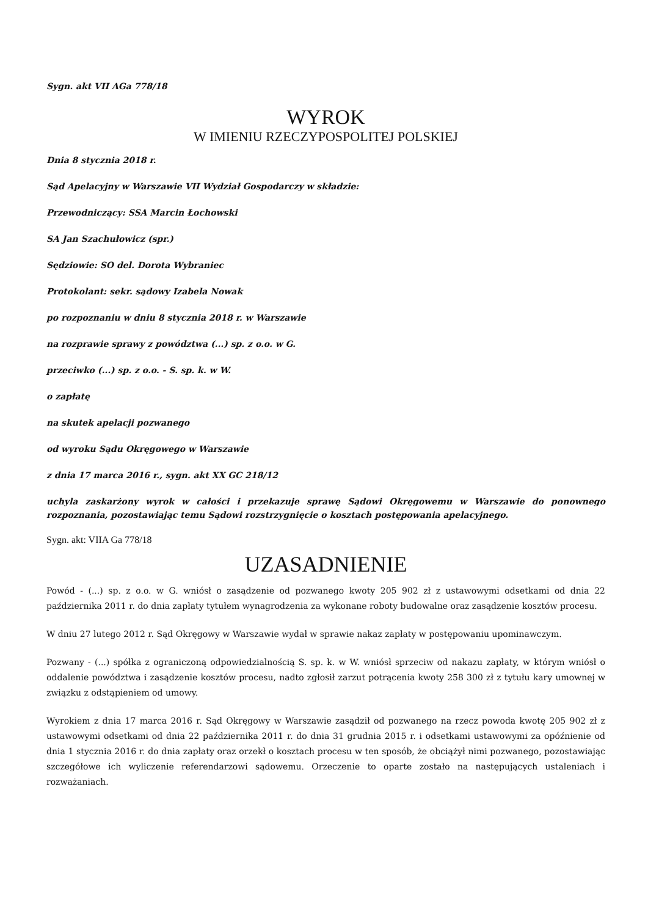Sygn. akt VII AGa 778/18
WYROK
W IMIENIU RZECZYPOSPOLITEJ POLSKIEJ
Dnia 8 stycznia 2018 r.
Sąd Apelacyjny w Warszawie VII Wydział Gospodarczy w składzie:
Przewodniczący: SSA Marcin Łochowski
SA Jan Szachułowicz (spr.)
Sędziowie: SO del. Dorota Wybraniec
Protokolant: sekr. sądowy Izabela Nowak
po rozpoznaniu w dniu 8 stycznia 2018 r. w Warszawie
na rozprawie sprawy z powództwa (...) sp. z o.o. w G.
przeciwko (...) sp. z o.o. - S. sp. k. w W.
o zapłatę
na skutek apelacji pozwanego
od wyroku Sądu Okręgowego w Warszawie
z dnia 17 marca 2016 r., sygn. akt XX GC 218/12
uchyla zaskarżony wyrok w całości i przekazuje sprawę Sądowi Okręgowemu w Warszawie do ponownego rozpoznania, pozostawiając temu Sądowi rozstrzygnięcie o kosztach postępowania apelacyjnego.
Sygn. akt: VIIA Ga 778/18
UZASADNIENIE
Powód - (...) sp. z o.o. w G. wniósł o zasądzenie od pozwanego kwoty 205 902 zł z ustawowymi odsetkami od dnia 22 października 2011 r. do dnia zapłaty tytułem wynagrodzenia za wykonane roboty budowalne oraz zasądzenie kosztów procesu.
W dniu 27 lutego 2012 r. Sąd Okręgowy w Warszawie wydał w sprawie nakaz zapłaty w postępowaniu upominawczym.
Pozwany - (...) spółka z ograniczoną odpowiedzialnością S. sp. k. w W. wniósł sprzeciw od nakazu zapłaty, w którym wniósł o oddalenie powództwa i zasądzenie kosztów procesu, nadto zgłosił zarzut potrącenia kwoty 258 300 zł z tytułu kary umownej w związku z odstąpieniem od umowy.
Wyrokiem z dnia 17 marca 2016 r. Sąd Okręgowy w Warszawie zasądził od pozwanego na rzecz powoda kwotę 205 902 zł z ustawowymi odsetkami od dnia 22 października 2011 r. do dnia 31 grudnia 2015 r. i odsetkami ustawowymi za opóźnienie od dnia 1 stycznia 2016 r. do dnia zapłaty oraz orzekł o kosztach procesu w ten sposób, że obciążył nimi pozwanego, pozostawiając szczegółowe ich wyliczenie referendarzowi sądowemu. Orzeczenie to oparte zostało na następujących ustaleniach i rozważaniach.